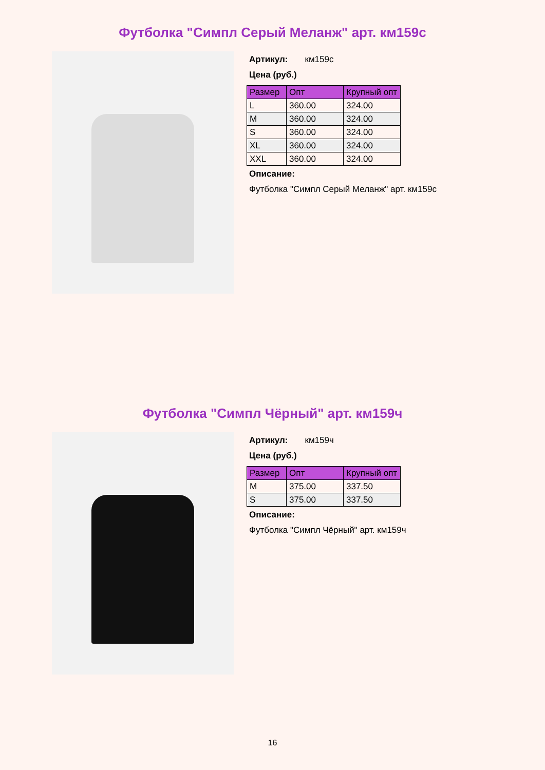Футболка "Симпл Серый Меланж" арт. км159с
Артикул: км159с
Цена (руб.)
| Размер | Опт | Крупный опт |
| --- | --- | --- |
| L | 360.00 | 324.00 |
| M | 360.00 | 324.00 |
| S | 360.00 | 324.00 |
| XL | 360.00 | 324.00 |
| XXL | 360.00 | 324.00 |
Описание:
Футболка "Симпл Серый Меланж" арт. км159с
Футболка "Симпл Чёрный" арт. км159ч
Артикул: км159ч
Цена (руб.)
| Размер | Опт | Крупный опт |
| --- | --- | --- |
| M | 375.00 | 337.50 |
| S | 375.00 | 337.50 |
Описание:
Футболка "Симпл Чёрный" арт. км159ч
16